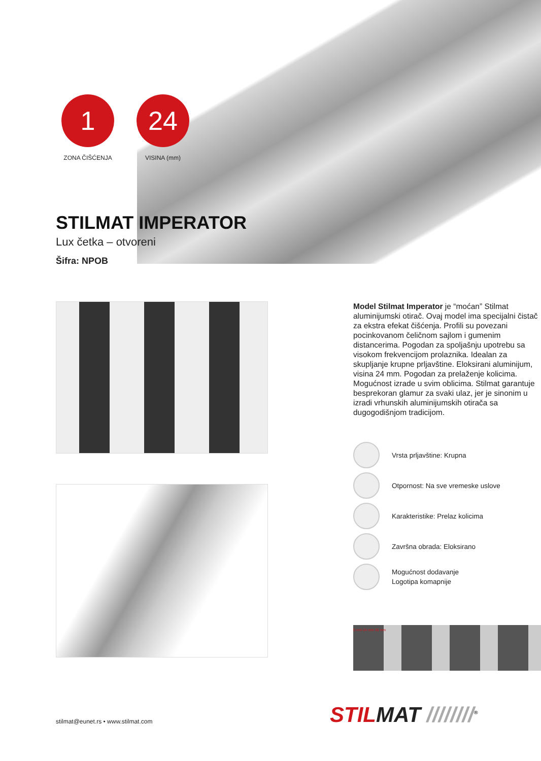1
ZONA ČIŠĆENJA
24
VISINA (mm)
STILMAT IMPERATOR
Lux četka – otvoreni
Šifra: NPOB
Model Stilmat Imperator je “moćan” Stilmat aluminijumski otirač. Ovaj model ima specijalni čistač za ekstra efekat čišćenja. Profili su povezani pocinkovanom čeličnom sajlom i gumenim distancerima. Pogodan za spoljašnju upotrebu sa visokom frekvencijom prolaznika. Idealan za skupljanje krupne prljavštine. Eloksirani aluminijum, visina 24 mm. Pogodan za prelaženje kolicima. Mogućnost izrade u svim oblicima. Stilmat garantuje besprekoran glamur za svaki ulaz, jer je sinonim u izradi vrhunskih aluminijumskih otirača sa dugogodišnjom tradicijom.
Vrsta prljavštine: Krupna
Otpornost: Na sve vremeske uslove
Karakteristike: Prelaz kolicima
Završna obrada: Eloksirano
Mogućnost dodavanje
Logotipa komapnije
5 mm 24 mm 30 mm
stilmat@eunet.rs • www.stilmat.com
STILMAT ////////<sup>®</sup>